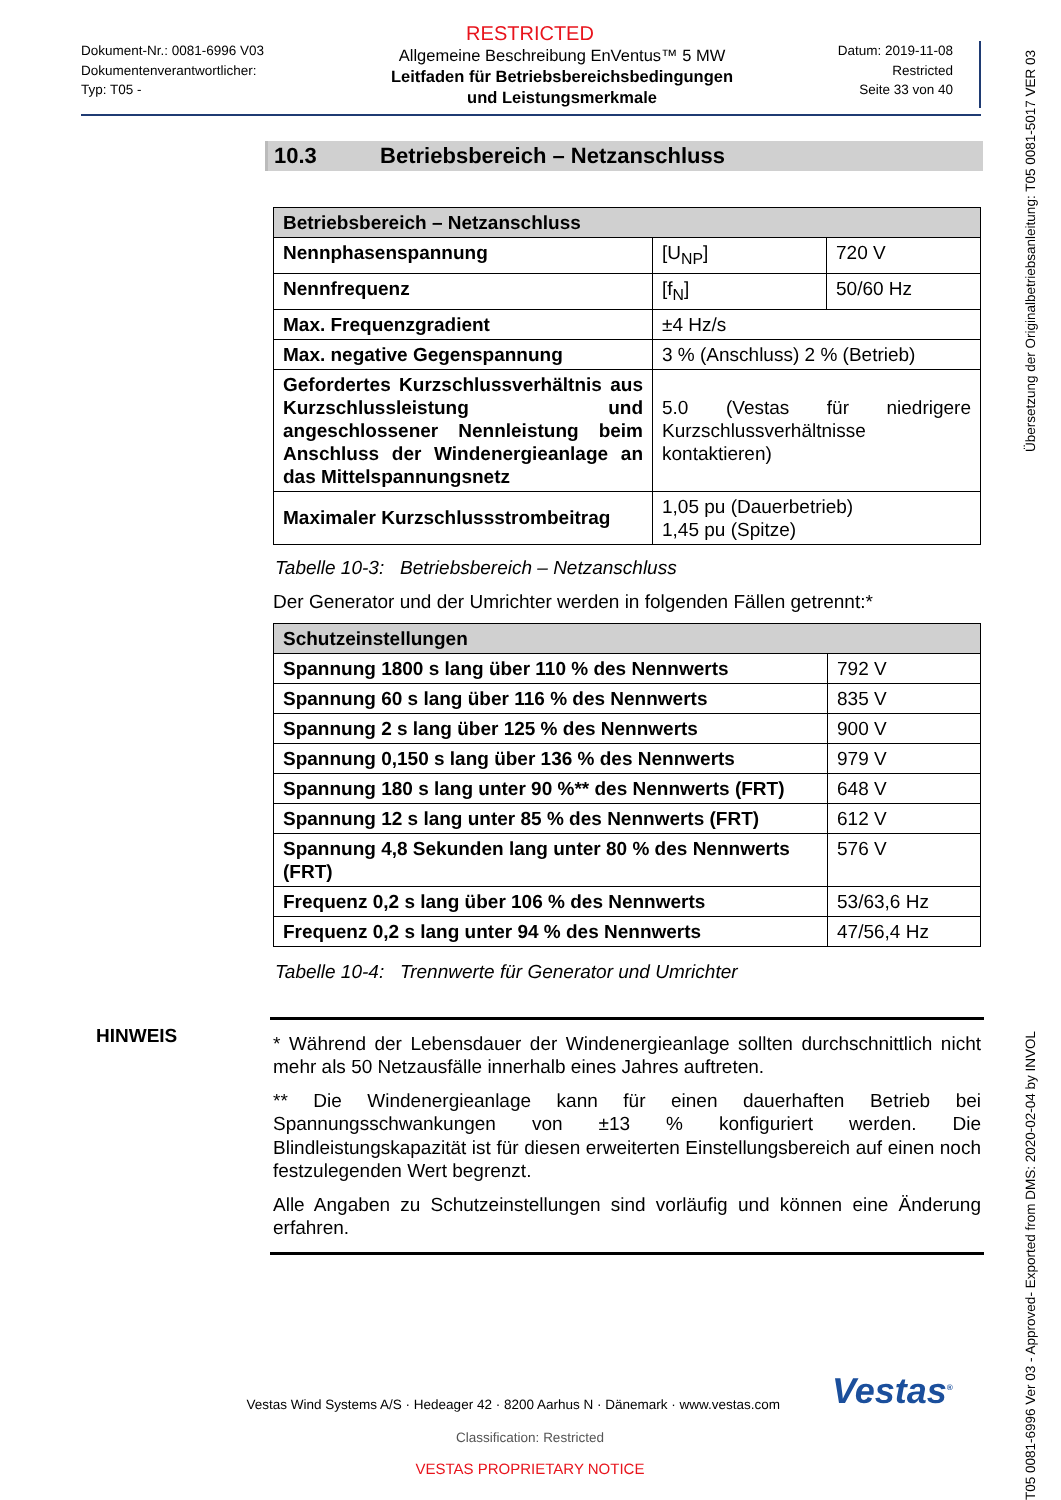RESTRICTED
Dokument-Nr.: 0081-6996 V03
Dokumentenverantwortlicher:
Typ: T05 -
Allgemeine Beschreibung EnVentus™ 5 MW
Leitfaden für Betriebsbereichsbedingungen und Leistungsmerkmale
Datum: 2019-11-08
Restricted
Seite 33 von 40
10.3 Betriebsbereich – Netzanschluss
| Betriebsbereich – Netzanschluss | | |
| --- | --- | --- |
| Nennphasenspannung | [U<sub>NP</sub>] | 720 V |
| Nennfrequenz | [f<sub>N</sub>] | 50/60 Hz |
| Max. Frequenzgradient | ±4 Hz/s | |
| Max. negative Gegenspannung | 3 % (Anschluss) 2 % (Betrieb) | |
| Gefordertes Kurzschlussverhältnis aus Kurzschlussleistung und angeschlossener Nennleistung beim Anschluss der Windenergieanlage an das Mittelspannungsnetz | 5.0 (Vestas für niedrigere Kurzschlussverhältnisse kontaktieren) | |
| Maximaler Kurzschlussstrombeitrag | 1,05 pu (Dauerbetrieb) 1,45 pu (Spitze) | |
Tabelle 10-3: Betriebsbereich – Netzanschluss
Der Generator und der Umrichter werden in folgenden Fällen getrennt:*
| Schutzeinstellungen | |
| --- | --- |
| Spannung 1800 s lang über 110 % des Nennwerts | 792 V |
| Spannung 60 s lang über 116 % des Nennwerts | 835 V |
| Spannung 2 s lang über 125 % des Nennwerts | 900 V |
| Spannung 0,150 s lang über 136 % des Nennwerts | 979 V |
| Spannung 180 s lang unter 90 %** des Nennwerts (FRT) | 648 V |
| Spannung 12 s lang unter 85 % des Nennwerts (FRT) | 612 V |
| Spannung 4,8 Sekunden lang unter 80 % des Nennwerts (FRT) | 576 V |
| Frequenz 0,2 s lang über 106 % des Nennwerts | 53/63,6 Hz |
| Frequenz 0,2 s lang unter 94 % des Nennwerts | 47/56,4 Hz |
Tabelle 10-4: Trennwerte für Generator und Umrichter
HINWEIS
* Während der Lebensdauer der Windenergieanlage sollten durchschnittlich nicht mehr als 50 Netzausfälle innerhalb eines Jahres auftreten.
** Die Windenergieanlage kann für einen dauerhaften Betrieb bei Spannungsschwankungen von ±13 % konfiguriert werden. Die Blindleistungskapazität ist für diesen erweiterten Einstellungsbereich auf einen noch festzulegenden Wert begrenzt.
Alle Angaben zu Schutzeinstellungen sind vorläufig und können eine Änderung erfahren.
Vestas Wind Systems A/S · Hedeager 42 · 8200 Aarhus N · Dänemark · www.vestas.com
Vestas<sup>®</sup>
Classification: Restricted
VESTAS PROPRIETARY NOTICE
Übersetzung der Originalbetriebsanleitung: T05 0081-5017 VER 03
T05 0081-6996 Ver 03 - Approved- Exported from DMS: 2020-02-04 by INVOL